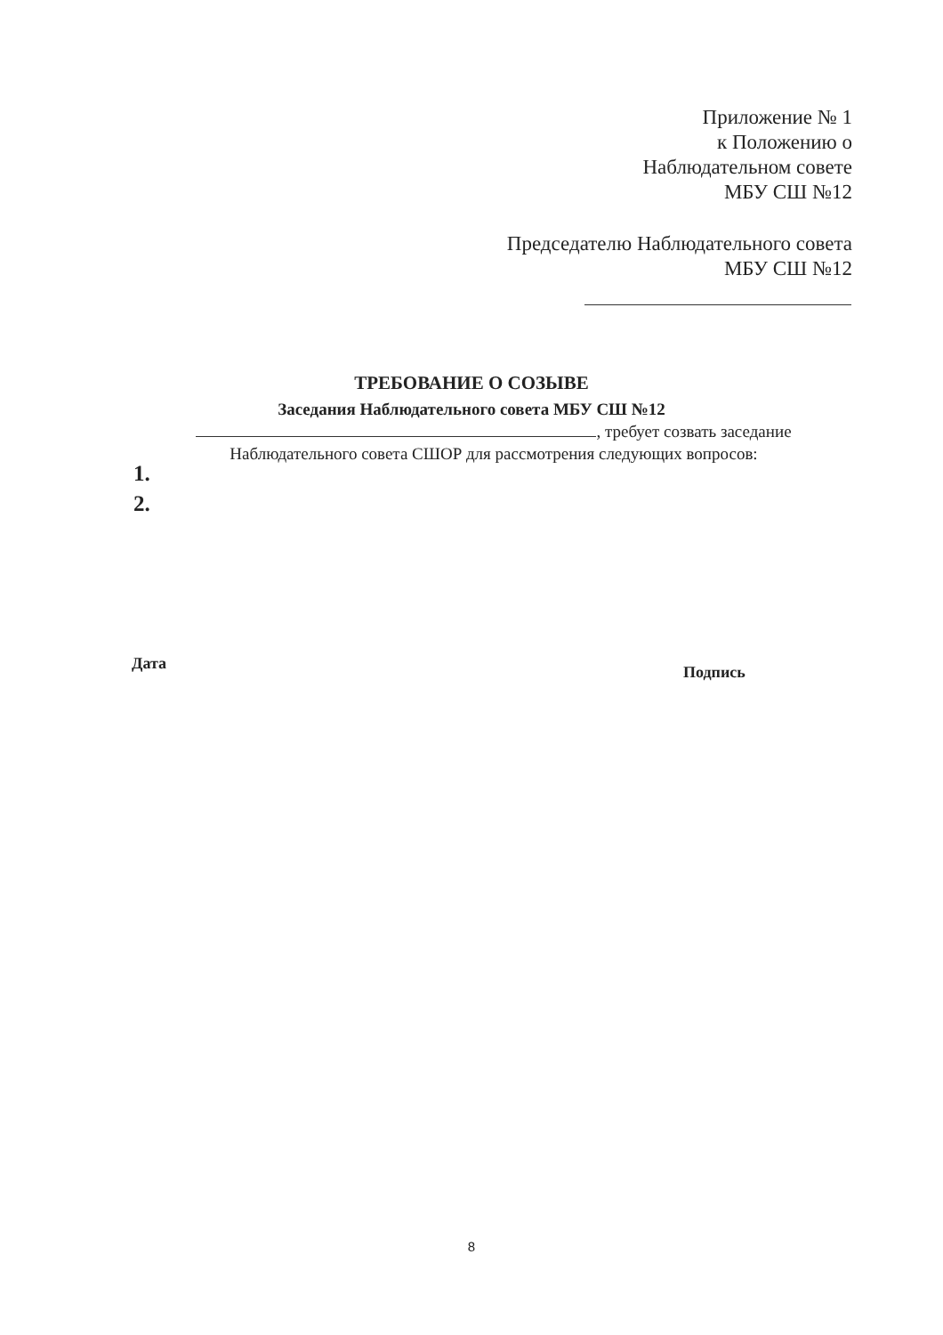Приложение № 1
к Положению о
Наблюдательном совете
МБУ СШ №12
Председателю Наблюдательного совета
МБУ СШ №12
ТРЕБОВАНИЕ О СОЗЫВЕ
Заседания Наблюдательного совета МБУ СШ №12
, требует созвать заседание
Наблюдательного совета СШОР для рассмотрения следующих вопросов:
1.
2.
Дата Подпись
8